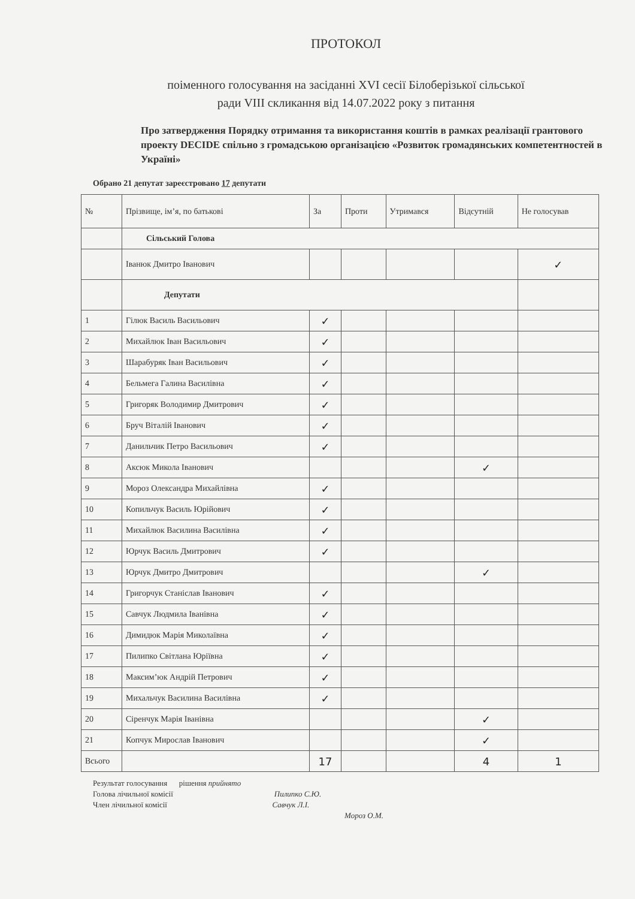ПРОТОКОЛ
поіменного голосування на засіданні XVI сесії Білоберізької сільської
ради VIII скликання від 14.07.2022 року з питання
Про затвердження Порядку отримання та використання коштів в рамках реалізації грантового проекту DECIDE спільно з громадською організацією «Розвиток громадянських компетентностей в Україні»
Обрано 21 депутат зареєстровано 17 депутати
| № | Прізвище, ім’я, по батькові | За | Проти | Утримався | Відсутній | Не голосував |
| --- | --- | --- | --- | --- | --- | --- |
| | Сільський Голова | | | | | |
| | Іванюк Дмитро Іванович | | | | | ✓ |
| | Депутати | | | | | |
| 1 | Гілюк Василь Васильович | ✓ | | | | |
| 2 | Михайлюк Іван Васильович | ✓ | | | | |
| 3 | Шарабуряк Іван Васильович | ✓ | | | | |
| 4 | Бельмега Галина Василівна | ✓ | | | | |
| 5 | Григоряк Володимир Дмитрович | ✓ | | | | |
| 6 | Бруч Віталій Іванович | ✓ | | | | |
| 7 | Данильчик Петро Васильович | ✓ | | | | |
| 8 | Аксюк Микола Іванович | | | | ✓ | |
| 9 | Мороз Олександра Михайлівна | ✓ | | | | |
| 10 | Копильчук Василь Юрійович | ✓ | | | | |
| 11 | Михайлюк Василина Василівна | ✓ | | | | |
| 12 | Юрчук Василь Дмитрович | ✓ | | | | |
| 13 | Юрчук Дмитро Дмитрович | | | | ✓ | |
| 14 | Григорчук Станіслав Іванович | ✓ | | | | |
| 15 | Савчук Людмила Іванівна | ✓ | | | | |
| 16 | Димидюк Марія Миколаївна | ✓ | | | | |
| 17 | Пилипко Світлана Юріївна | ✓ | | | | |
| 18 | Максим’юк Андрій Петрович | ✓ | | | | |
| 19 | Михальчук Василина Василівна | ✓ | | | | |
| 20 | Сіренчук Марія Іванівна | | | | ✓ | |
| 21 | Копчук Мирослав Іванович | | | | ✓ | |
| Всього | | 17 | | | 4 | 1 |
Результат голосування рішення прийнято
Голова лічильної комісії Пилипко С.Ю.
Член лічильної комісії Савчук Л.І.
Мороз О.М.